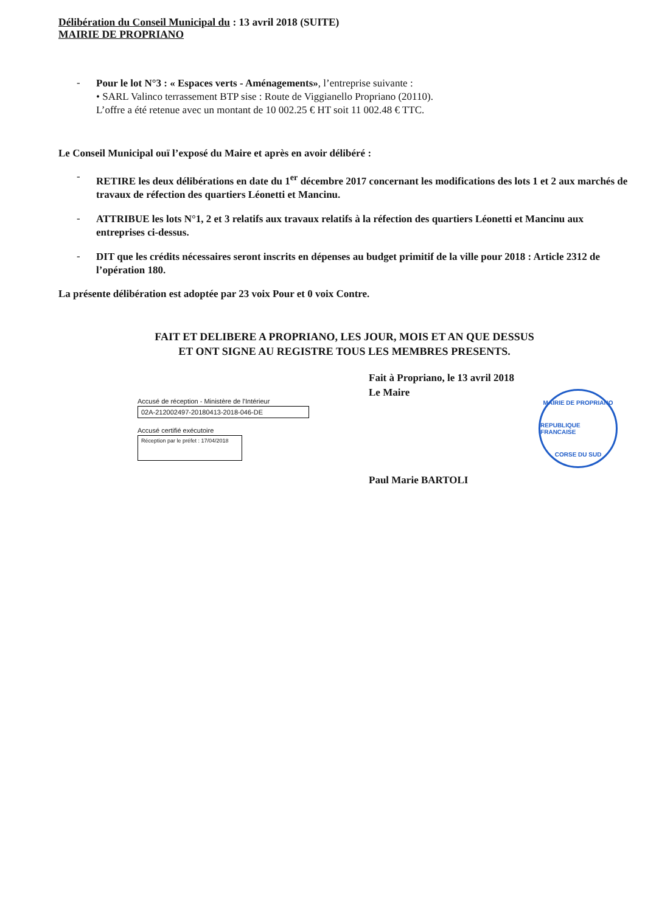Délibération du Conseil Municipal du : 13 avril 2018 (SUITE)
MAIRIE DE PROPRIANO
-
Pour le lot N°3 : « Espaces verts - Aménagements», l’entreprise suivante :
• SARL Valinco terrassement BTP sise : Route de Viggianello Propriano (20110).
L’offre a été retenue avec un montant de 10 002.25 € HT soit 11 002.48 € TTC.
Le Conseil Municipal ouï l’exposé du Maire et après en avoir délibéré :
-
RETIRE les deux délibérations en date du 1<sup>er</sup> décembre 2017 concernant les modifications des lots 1 et 2 aux marchés de travaux de réfection des quartiers Léonetti et Mancinu.
-
ATTRIBUE les lots N°1, 2 et 3 relatifs aux travaux relatifs à la réfection des quartiers Léonetti et Mancinu aux entreprises ci-dessus.
-
DIT que les crédits nécessaires seront inscrits en dépenses au budget primitif de la ville pour 2018 : Article 2312 de l’opération 180.
La présente délibération est adoptée par 23 voix Pour et 0 voix Contre.
FAIT ET DELIBERE A PROPRIANO, LES JOUR, MOIS ET AN QUE DESSUS
ET ONT SIGNE AU REGISTRE TOUS LES MEMBRES PRESENTS.
Accusé de réception - Ministère de l'Intérieur
02A-212002497-20180413-2018-046-DE
Accusé certifié exécutoire
Réception par le préfet : 17/04/2018
Fait à Propriano, le 13 avril 2018
Le Maire
Paul Marie BARTOLI
MAIRIE DE PROPRIANO
REPUBLIQUE FRANCAISE
CORSE DU SUD